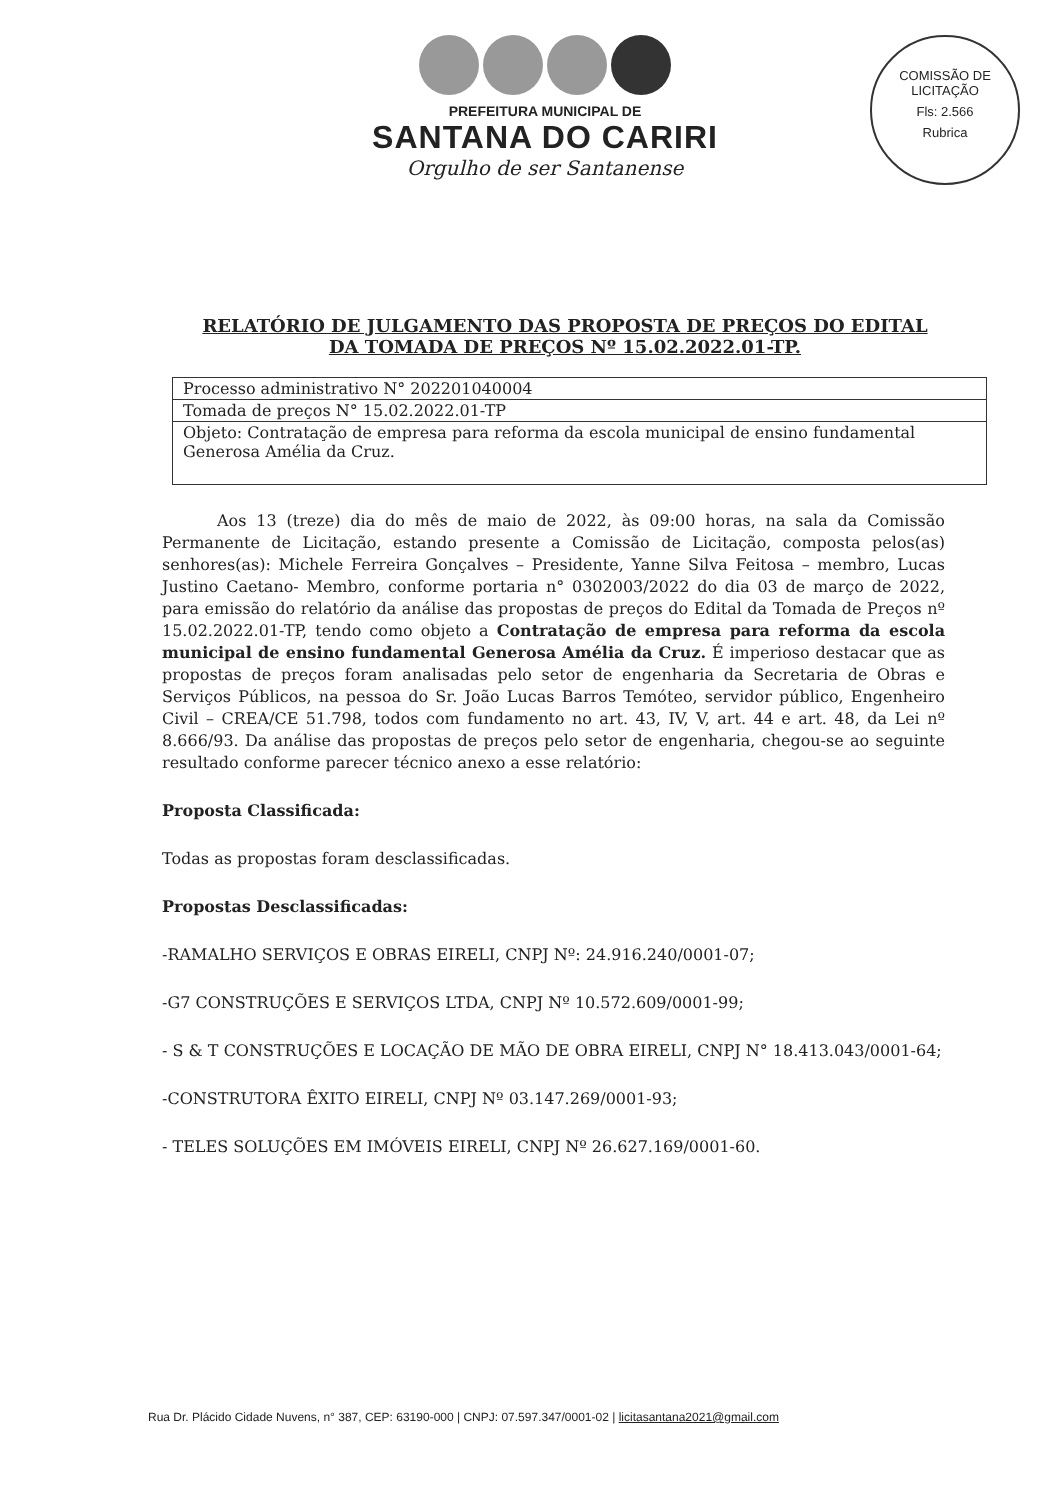PREFEITURA MUNICIPAL DE
SANTANA DO CARIRI
Orgulho de ser Santanense
COMISSÃO DE LICITAÇÃO
Fls: 2.566
Rubrica
RELATÓRIO DE JULGAMENTO DAS PROPOSTA DE PREÇOS DO EDITAL DA TOMADA DE PREÇOS Nº 15.02.2022.01-TP.
| Processo administrativo N° 202201040004 |
| Tomada de preços N° 15.02.2022.01-TP |
| Objeto: Contratação de empresa para reforma da escola municipal de ensino fundamental Generosa Amélia da Cruz. |
Aos 13 (treze) dia do mês de maio de 2022, às 09:00 horas, na sala da Comissão Permanente de Licitação, estando presente a Comissão de Licitação, composta pelos(as) senhores(as): Michele Ferreira Gonçalves – Presidente, Yanne Silva Feitosa – membro, Lucas Justino Caetano- Membro, conforme portaria n° 0302003/2022 do dia 03 de março de 2022, para emissão do relatório da análise das propostas de preços do Edital da Tomada de Preços nº 15.02.2022.01-TP, tendo como objeto a Contratação de empresa para reforma da escola municipal de ensino fundamental Generosa Amélia da Cruz. É imperioso destacar que as propostas de preços foram analisadas pelo setor de engenharia da Secretaria de Obras e Serviços Públicos, na pessoa do Sr. João Lucas Barros Temóteo, servidor público, Engenheiro Civil – CREA/CE 51.798, todos com fundamento no art. 43, IV, V, art. 44 e art. 48, da Lei nº 8.666/93. Da análise das propostas de preços pelo setor de engenharia, chegou-se ao seguinte resultado conforme parecer técnico anexo a esse relatório:
Proposta Classificada:
Todas as propostas foram desclassificadas.
Propostas Desclassificadas:
-RAMALHO SERVIÇOS E OBRAS EIRELI, CNPJ Nº: 24.916.240/0001-07;
-G7 CONSTRUÇÕES E SERVIÇOS LTDA, CNPJ Nº 10.572.609/0001-99;
- S & T CONSTRUÇÕES E LOCAÇÃO DE MÃO DE OBRA EIRELI, CNPJ N° 18.413.043/0001-64;
-CONSTRUTORA ÊXITO EIRELI, CNPJ Nº 03.147.269/0001-93;
- TELES SOLUÇÕES EM IMÓVEIS EIRELI, CNPJ Nº 26.627.169/0001-60.
Rua Dr. Plácido Cidade Nuvens, n° 387, CEP: 63190-000 | CNPJ: 07.597.347/0001-02 | licitasantana2021@gmail.com